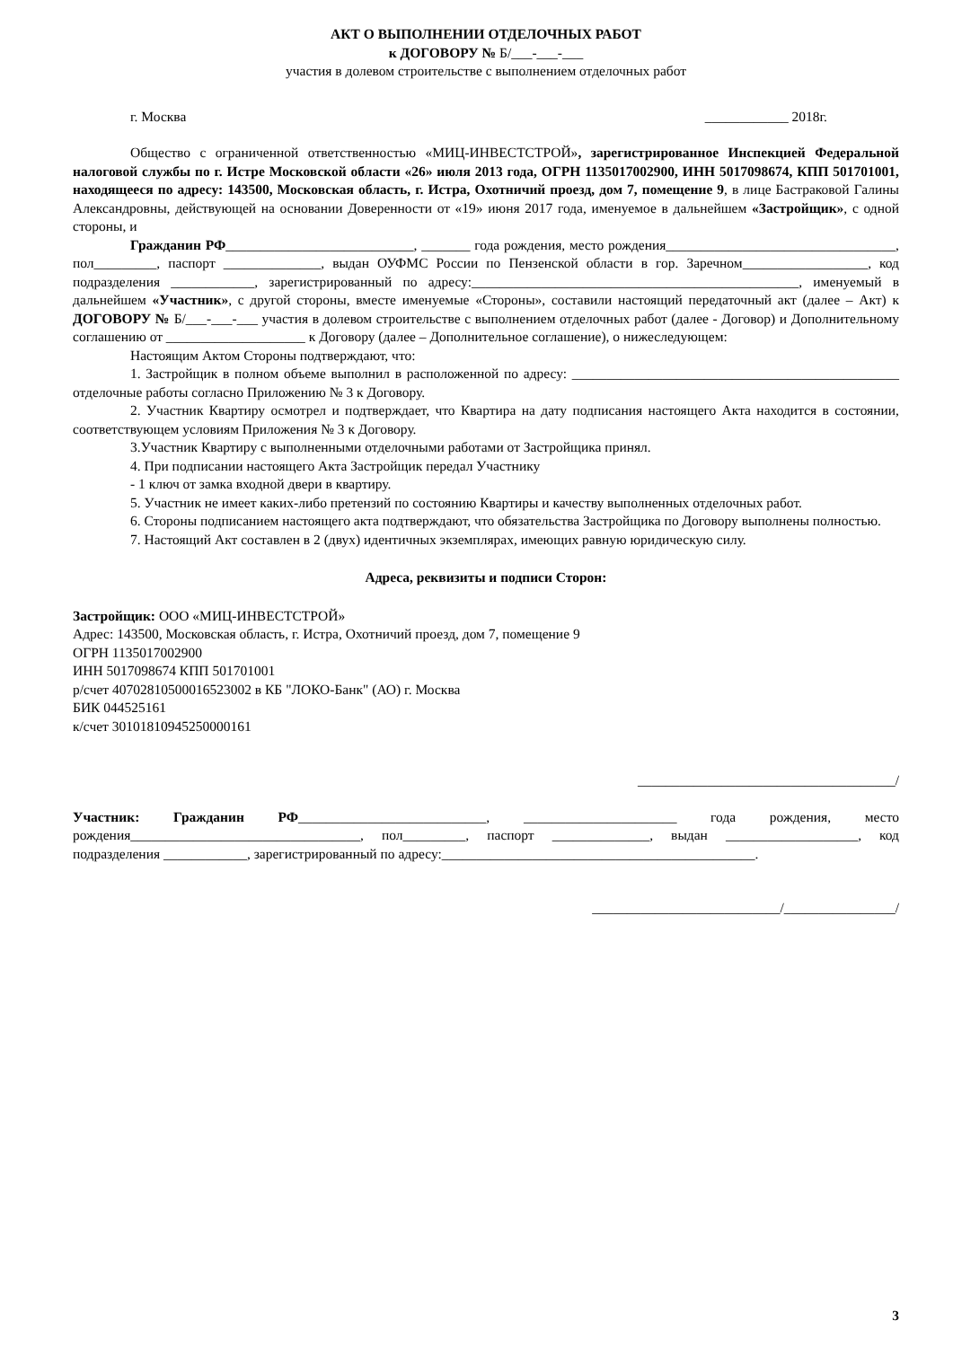АКТ О ВЫПОЛНЕНИИ ОТДЕЛОЧНЫХ РАБОТ
к ДОГОВОРУ № Б/___-___-___
участия в долевом строительстве с выполнением отделочных работ
г. Москва ____________ 2018г.
Общество с ограниченной ответственностью «МИЦ-ИНВЕСТСТРОЙ», зарегистрированное Инспекцией Федеральной налоговой службы по г. Истре Московской области «26» июля 2013 года, ОГРН 1135017002900, ИНН 5017098674, КПП 501701001, находящееся по адресу: 143500, Московская область, г. Истра, Охотничий проезд, дом 7, помещение 9, в лице Бастраковой Галины Александровны, действующей на основании Доверенности от «19» июня 2017 года, именуемое в дальнейшем «Застройщик», с одной стороны, и
Гражданин РФ___________________________, _______ года рождения, место рождения_________________________________, пол_________, паспорт ______________, выдан ОУФМС России по Пензенской области в гор. Заречном__________________, код подразделения ____________, зарегистрированный по адресу:_______________________________________________, именуемый в дальнейшем «Участник», с другой стороны, вместе именуемые «Стороны», составили настоящий передаточный акт (далее – Акт) к ДОГОВОРУ № Б/___-___-___ участия в долевом строительстве с выполнением отделочных работ (далее - Договор) и Дополнительному соглашению от ____________________ к Договору (далее – Дополнительное соглашение), о нижеследующем:
Настоящим Актом Стороны подтверждают, что:
1. Застройщик в полном объеме выполнил в расположенной по адресу: _______________________________________________ отделочные работы согласно Приложению № 3 к Договору.
2. Участник Квартиру осмотрел и подтверждает, что Квартира на дату подписания настоящего Акта находится в состоянии, соответствующем условиям Приложения № 3 к Договору.
3.Участник Квартиру с выполненными отделочными работами от Застройщика принял.
4. При подписании настоящего Акта Застройщик передал Участнику
- 1 ключ от замка входной двери в квартиру.
5. Участник не имеет каких-либо претензий по состоянию Квартиры и качеству выполненных отделочных работ.
6. Стороны подписанием настоящего акта подтверждают, что обязательства Застройщика по Договору выполнены полностью.
7. Настоящий Акт составлен в 2 (двух) идентичных экземплярах, имеющих равную юридическую силу.
Адреса, реквизиты и подписи Сторон:
Застройщик: ООО «МИЦ-ИНВЕСТСТРОЙ»
Адрес: 143500, Московская область, г. Истра, Охотничий проезд, дом 7, помещение 9
ОГРН 1135017002900
ИНН 5017098674 КПП 501701001
р/счет 40702810500016523002 в КБ "ЛОКО-Банк" (АО) г. Москва
БИК 044525161
к/счет 30101810945250000161
_____________________________________/
Участник: Гражданин РФ___________________________, ______________________ года рождения, место рождения_________________________________, пол_________, паспорт ______________, выдан ___________________, код подразделения ____________, зарегистрированный по адресу:_____________________________________________.
___________________________/________________/
3